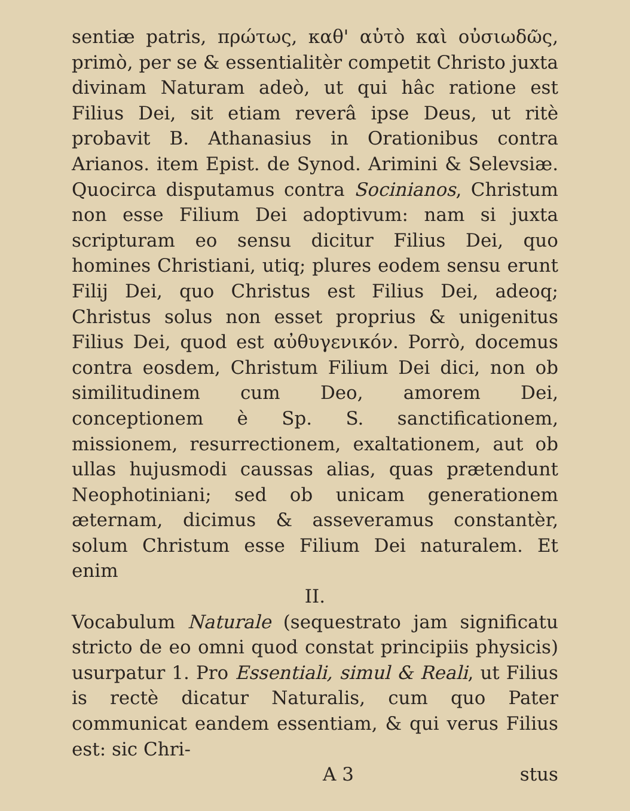sentiæ patris, πρώτως, καθ' αὑτὸ καὶ οὐσιωδῶς, primò, per se & essentialitèr competit Christo juxta divinam Naturam adeò, ut qui hâc ratione est Filius Dei, sit etiam reverâ ipse Deus, ut ritè probavit B. Athanasius in Orationibus contra Arianos. item Epist. de Synod. Arimini & Selevsiæ. Quocirca disputamus contra Socinianos, Christum non esse Filium Dei adoptivum: nam si juxta scripturam eo sensu dicitur Filius Dei, quo homines Christiani, utiq; plures eodem sensu erunt Filij Dei, quo Christus est Filius Dei, adeoq; Christus solus non esset proprius & unigenitus Filius Dei, quod est αὐθυγενικόν. Porrò, docemus contra eosdem, Christum Filium Dei dici, non ob similitudinem cum Deo, amorem Dei, conceptionem è Sp. S. sanctificationem, missionem, resurrectionem, exaltationem, aut ob ullas hujusmodi caussas alias, quas prætendunt Neophotiniani; sed ob unicam generationem æternam, dicimus & asseveramus constantèr, solum Christum esse Filium Dei naturalem. Et enim
II.
Vocabulum Naturale (sequestrato jam significatu stricto de eo omni quod constat principiis physicis) usurpatur 1. Pro Essentiali, simul & Reali, ut Filius is rectè dicatur Naturalis, cum quo Pater communicat eandem essentiam, & qui verus Filius est: sic Chri-
A 3 stus